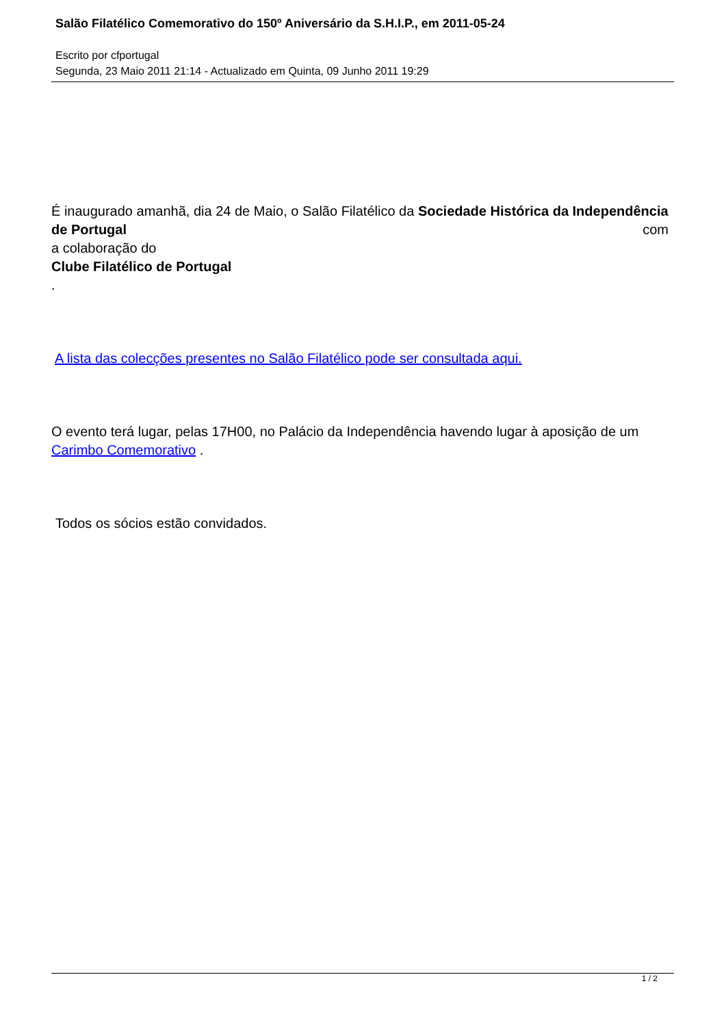Salão Filatélico Comemorativo do 150º Aniversário da S.H.I.P., em 2011-05-24
Escrito por cfportugal
Segunda, 23 Maio 2011 21:14 - Actualizado em Quinta, 09 Junho 2011 19:29
É inaugurado amanhã, dia 24 de Maio, o Salão Filatélico da Sociedade Histórica da Independência de Portugal com
a colaboração do
Clube Filatélico de Portugal
.
A lista das colecções presentes no Salão Filatélico pode ser consultada aqui.
O evento terá lugar, pelas 17H00, no Palácio da Independência havendo lugar à aposição de um Carimbo Comemorativo .
Todos os sócios estão convidados.
1 / 2